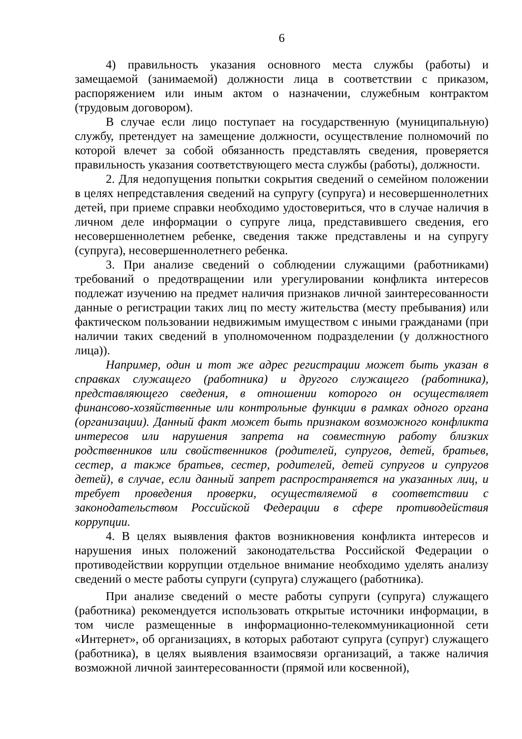6
4) правильность указания основного места службы (работы) и замещаемой (занимаемой) должности лица в соответствии с приказом, распоряжением или иным актом о назначении, служебным контрактом (трудовым договором).
В случае если лицо поступает на государственную (муниципальную) службу, претендует на замещение должности, осуществление полномочий по которой влечет за собой обязанность представлять сведения, проверяется правильность указания соответствующего места службы (работы), должности.
2. Для недопущения попытки сокрытия сведений о семейном положении в целях непредставления сведений на супругу (супруга) и несовершеннолетних детей, при приеме справки необходимо удостовериться, что в случае наличия в личном деле информации о супруге лица, представившего сведения, его несовершеннолетнем ребенке, сведения также представлены и на супругу (супруга), несовершеннолетнего ребенка.
3. При анализе сведений о соблюдении служащими (работниками) требований о предотвращении или урегулировании конфликта интересов подлежат изучению на предмет наличия признаков личной заинтересованности данные о регистрации таких лиц по месту жительства (месту пребывания) или фактическом пользовании недвижимым имуществом с иными гражданами (при наличии таких сведений в уполномоченном подразделении (у должностного лица)).
Например, один и тот же адрес регистрации может быть указан в справках служащего (работника) и другого служащего (работника), представляющего сведения, в отношении которого он осуществляет финансово-хозяйственные или контрольные функции в рамках одного органа (организации). Данный факт может быть признаком возможного конфликта интересов или нарушения запрета на совместную работу близких родственников или свойственников (родителей, супругов, детей, братьев, сестер, а также братьев, сестер, родителей, детей супругов и супругов детей), в случае, если данный запрет распространяется на указанных лиц, и требует проведения проверки, осуществляемой в соответствии с законодательством Российской Федерации в сфере противодействия коррупции.
4. В целях выявления фактов возникновения конфликта интересов и нарушения иных положений законодательства Российской Федерации о противодействии коррупции отдельное внимание необходимо уделять анализу сведений о месте работы супруги (супруга) служащего (работника).
При анализе сведений о месте работы супруги (супруга) служащего (работника) рекомендуется использовать открытые источники информации, в том числе размещенные в информационно-телекоммуникационной сети «Интернет», об организациях, в которых работают супруга (супруг) служащего (работника), в целях выявления взаимосвязи организаций, а также наличия возможной личной заинтересованности (прямой или косвенной),